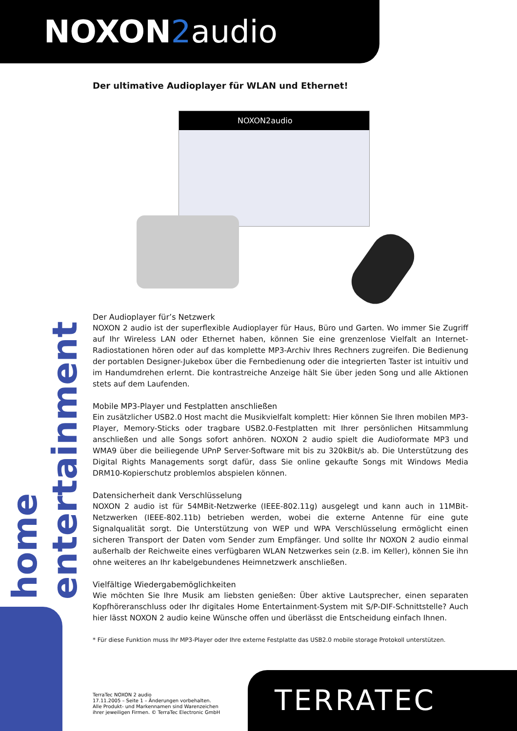NOXON 2audio
home entertainment
Der ultimative Audioplayer für WLAN und Ethernet!
NOXON2audio
Der Audioplayer für’s Netzwerk
NOXON 2 audio ist der superflexible Audioplayer für Haus, Büro und Garten. Wo immer Sie Zugriff auf Ihr Wireless LAN oder Ethernet haben, können Sie eine grenzenlose Vielfalt an Internet-Radiostationen hören oder auf das komplette MP3-Archiv Ihres Rechners zugreifen. Die Bedienung der portablen Designer-Jukebox über die Fernbedienung oder die integrierten Taster ist intuitiv und im Handumdrehen erlernt. Die kontrastreiche Anzeige hält Sie über jeden Song und alle Aktionen stets auf dem Laufenden.
Mobile MP3-Player und Festplatten anschließen
Ein zusätzlicher USB2.0 Host macht die Musikvielfalt komplett: Hier können Sie Ihren mobilen MP3-Player, Memory-Sticks oder tragbare USB2.0-Festplatten mit Ihrer persönlichen Hitsammlung anschließen und alle Songs sofort anhören. NOXON 2 audio spielt die Audioformate MP3 und WMA9 über die beiliegende UPnP Server-Software mit bis zu 320kBit/s ab. Die Unterstützung des Digital Rights Managements sorgt dafür, dass Sie online gekaufte Songs mit Windows Media DRM10-Kopierschutz problemlos abspielen können.
Datensicherheit dank Verschlüsselung
NOXON 2 audio ist für 54MBit-Netzwerke (IEEE-802.11g) ausgelegt und kann auch in 11MBit-Netzwerken (IEEE-802.11b) betrieben werden, wobei die externe Antenne für eine gute Signalqualität sorgt. Die Unterstützung von WEP und WPA Verschlüsselung ermöglicht einen sicheren Transport der Daten vom Sender zum Empfänger. Und sollte Ihr NOXON 2 audio einmal außerhalb der Reichweite eines verfügbaren WLAN Netzwerkes sein (z.B. im Keller), können Sie ihn ohne weiteres an Ihr kabelgebundenes Heimnetzwerk anschließen.
Vielfältige Wiedergabemöglichkeiten
Wie möchten Sie Ihre Musik am liebsten genießen: Über aktive Lautsprecher, einen separaten Kopfhöreranschluss oder Ihr digitales Home Entertainment-System mit S/P-DIF-Schnittstelle? Auch hier lässt NOXON 2 audio keine Wünsche offen und überlässt die Entscheidung einfach Ihnen.
* Für diese Funktion muss Ihr MP3-Player oder Ihre externe Festplatte das USB2.0 mobile storage Protokoll unterstützen.
TerraTec NOXON 2 audio
17.11.2005 – Seite 1 – Änderungen vorbehalten.
Alle Produkt- und Markennamen sind Warenzeichen
ihrer jeweiligen Firmen. © TerraTec Electronic GmbH
TERRATEC